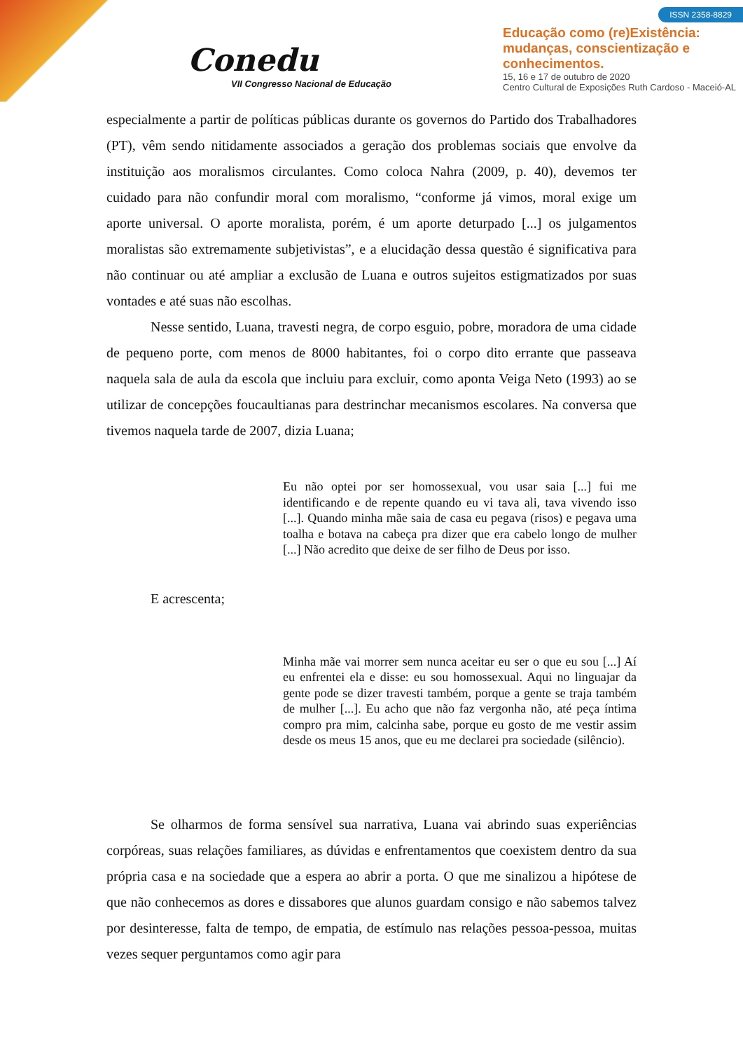Conedu
VII Congresso Nacional de Educação
ISSN 2358-8829
Educação como (re)Existência:
mudanças, conscientização e
conhecimentos.
15, 16 e 17 de outubro de 2020
Centro Cultural de Exposições Ruth Cardoso - Maceió-AL
especialmente a partir de políticas públicas durante os governos do Partido dos Trabalhadores (PT), vêm sendo nitidamente associados a geração dos problemas sociais que envolve da instituição aos moralismos circulantes. Como coloca Nahra (2009, p. 40), devemos ter cuidado para não confundir moral com moralismo, “conforme já vimos, moral exige um aporte universal. O aporte moralista, porém, é um aporte deturpado [...] os julgamentos moralistas são extremamente subjetivistas”, e a elucidação dessa questão é significativa para não continuar ou até ampliar a exclusão de Luana e outros sujeitos estigmatizados por suas vontades e até suas não escolhas.
Nesse sentido, Luana, travesti negra, de corpo esguio, pobre, moradora de uma cidade de pequeno porte, com menos de 8000 habitantes, foi o corpo dito errante que passeava naquela sala de aula da escola que incluiu para excluir, como aponta Veiga Neto (1993) ao se utilizar de concepções foucaultianas para destrinchar mecanismos escolares. Na conversa que tivemos naquela tarde de 2007, dizia Luana;
Eu não optei por ser homossexual, vou usar saia [...] fui me identificando e de repente quando eu vi tava ali, tava vivendo isso [...]. Quando minha mãe saia de casa eu pegava (risos) e pegava uma toalha e botava na cabeça pra dizer que era cabelo longo de mulher [...] Não acredito que deixe de ser filho de Deus por isso.
E acrescenta;
Minha mãe vai morrer sem nunca aceitar eu ser o que eu sou [...] Aí eu enfrentei ela e disse: eu sou homossexual. Aqui no linguajar da gente pode se dizer travesti também, porque a gente se traja também de mulher [...]. Eu acho que não faz vergonha não, até peça íntima compro pra mim, calcinha sabe, porque eu gosto de me vestir assim desde os meus 15 anos, que eu me declarei pra sociedade (silêncio).
Se olharmos de forma sensível sua narrativa, Luana vai abrindo suas experiências corpóreas, suas relações familiares, as dúvidas e enfrentamentos que coexistem dentro da sua própria casa e na sociedade que a espera ao abrir a porta. O que me sinalizou a hipótese de que não conhecemos as dores e dissabores que alunos guardam consigo e não sabemos talvez por desinteresse, falta de tempo, de empatia, de estímulo nas relações pessoa-pessoa, muitas vezes sequer perguntamos como agir para